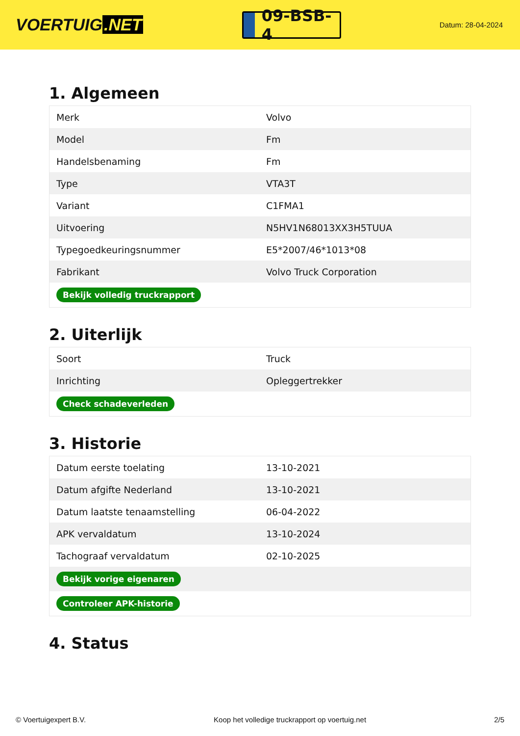VOERTUIG.NET
09-BSB-4
Datum: 28-04-2024
1. Algemeen
| Merk | Volvo |
| Model | Fm |
| Handelsbenaming | Fm |
| Type | VTA3T |
| Variant | C1FMA1 |
| Uitvoering | N5HV1N68013XX3H5TUUA |
| Typegoedkeuringsnummer | E5*2007/46*1013*08 |
| Fabrikant | Volvo Truck Corporation |
| Bekijk volledig truckrapport | |
2. Uiterlijk
| Soort | Truck |
| Inrichting | Opleggertrekker |
| Check schadeverleden | |
3. Historie
| Datum eerste toelating | 13-10-2021 |
| Datum afgifte Nederland | 13-10-2021 |
| Datum laatste tenaamstelling | 06-04-2022 |
| APK vervaldatum | 13-10-2024 |
| Tachograaf vervaldatum | 02-10-2025 |
| Bekijk vorige eigenaren | |
| Controleer APK-historie | |
4. Status
© Voertuigexpert B.V. Koop het volledige truckrapport op voertuig.net 2/5